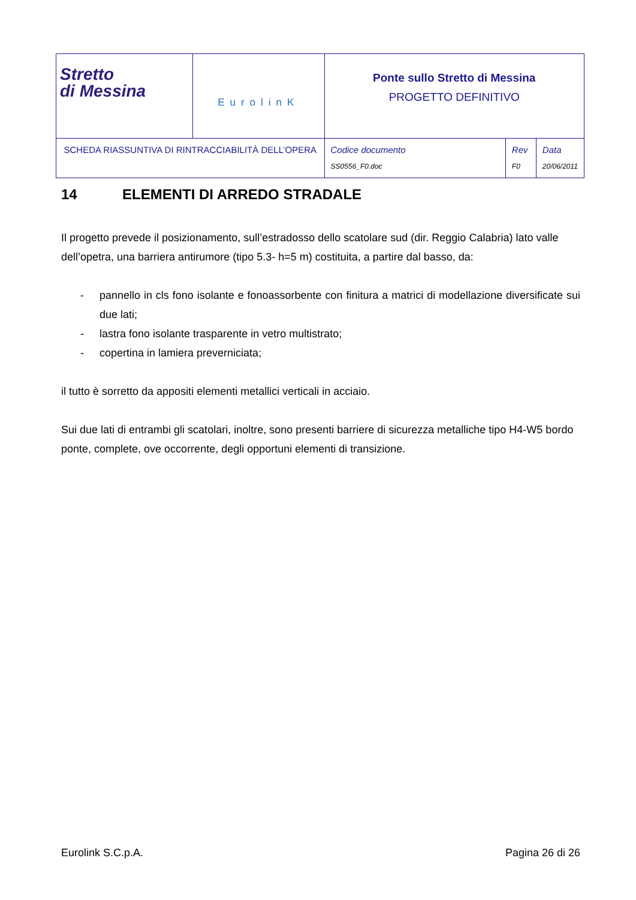| Stretto di Messina | EurolinK | Ponte sullo Stretto di Messina PROGETTO DEFINITIVO | | |
| SCHEDA RIASSUNTIVA DI RINTRACCIABILITÀ DELL’OPERA | | Codice documento SS0556_F0.doc | Rev F0 | Data 20/06/2011 |
14 ELEMENTI DI ARREDO STRADALE
Il progetto prevede il posizionamento, sull’estradosso dello scatolare sud (dir. Reggio Calabria) lato valle dell’opetra, una barriera antirumore (tipo 5.3- h=5 m) costituita, a partire dal basso, da:
- pannello in cls fono isolante e fonoassorbente con finitura a matrici di modellazione diversificate sui due lati;
- lastra fono isolante trasparente in vetro multistrato;
- copertina in lamiera preverniciata;
il tutto è sorretto da appositi elementi metallici verticali in acciaio.
Sui due lati di entrambi gli scatolari, inoltre, sono presenti barriere di sicurezza metalliche tipo H4-W5 bordo ponte, complete, ove occorrente, degli opportuni elementi di transizione.
Eurolink S.C.p.A. Pagina 26 di 26